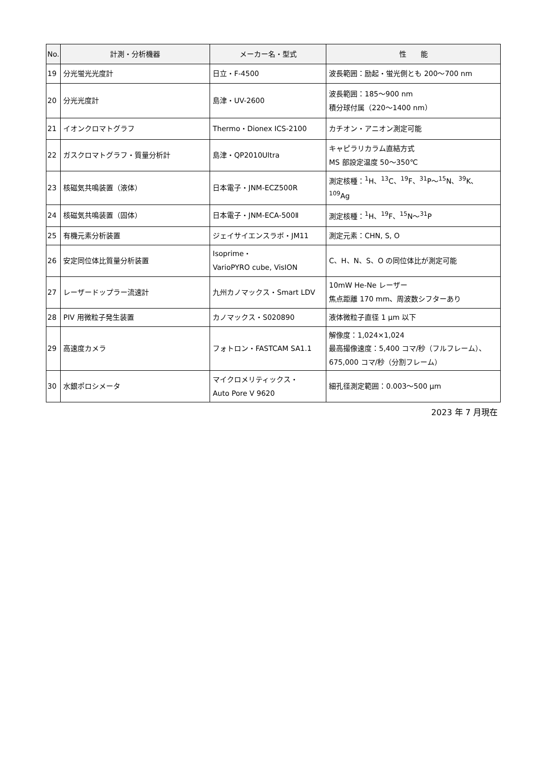| No. | 計測・分析機器 | メーカー名・型式 | 性 能 |
| --- | --- | --- | --- |
| 19 | 分光蛍光光度計 | 日立・F-4500 | 波長範囲：励起・蛍光側とも 200～700 nm |
| 20 | 分光光度計 | 島津・UV-2600 | 波長範囲：185～900 nm 積分球付属（220～1400 nm） |
| 21 | イオンクロマトグラフ | Thermo・Dionex ICS-2100 | カチオン・アニオン測定可能 |
| 22 | ガスクロマトグラフ・質量分析計 | 島津・QP2010Ultra | キャピラリカラム直結方式 MS 部設定温度 50～350℃ |
| 23 | 核磁気共鳴装置（液体） | 日本電子・JNM-ECZ500R | 測定核種：<sup>1</sup>H、<sup>13</sup>C、<sup>19</sup>F、<sup>31</sup>P～<sup>15</sup>N、<sup>39</sup>K、<sup>109</sup>Ag |
| 24 | 核磁気共鳴装置（固体） | 日本電子・JNM-ECA-500Ⅱ | 測定核種：<sup>1</sup>H、<sup>19</sup>F、<sup>15</sup>N～<sup>31</sup>P |
| 25 | 有機元素分析装置 | ジェイサイエンスラボ・JM11 | 測定元素：CHN, S, O |
| 26 | 安定同位体比質量分析装置 | Isoprime・ VarioPYRO cube, VisION | C、H、N、S、O の同位体比が測定可能 |
| 27 | レーザードップラー流速計 | 九州カノマックス・Smart LDV | 10mW He-Ne レーザー 焦点距離 170 mm、周波数シフターあり |
| 28 | PIV 用微粒子発生装置 | カノマックス・S020890 | 液体微粒子直径 1 μm 以下 |
| 29 | 高速度カメラ | フォトロン・FASTCAM SA1.1 | 解像度：1,024×1,024 最高撮像速度：5,400 コマ/秒（フルフレーム）、 675,000 コマ/秒（分割フレーム） |
| 30 | 水銀ポロシメータ | マイクロメリティックス・ Auto Pore Ⅴ 9620 | 細孔径測定範囲：0.003～500 μm |
2023 年 7 月現在